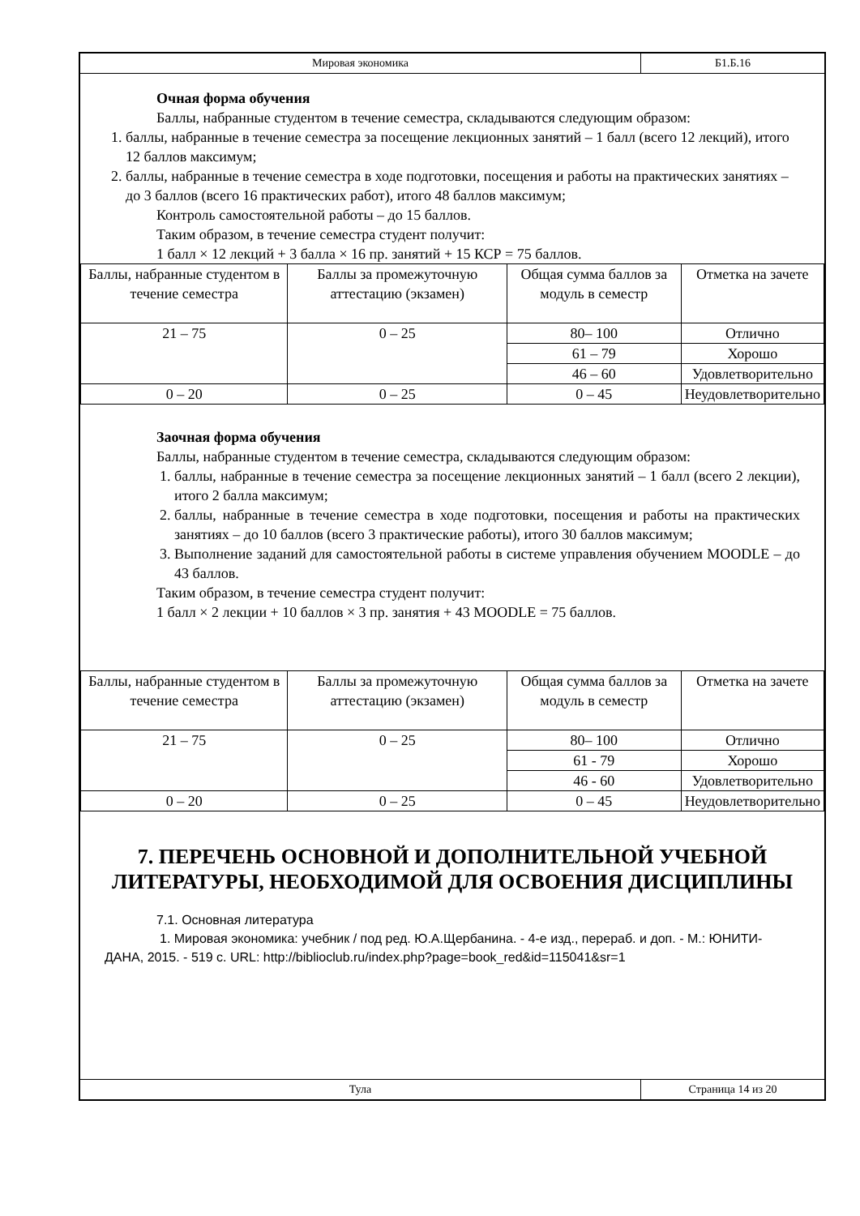Мировая экономика
Б1.Б.16
Очная форма обучения
Баллы, набранные студентом в течение семестра, складываются следующим образом:
1. баллы, набранные в течение семестра за посещение лекционных занятий – 1 балл (всего 12 лекций), итого 12 баллов максимум;
2. баллы, набранные в течение семестра в ходе подготовки, посещения и работы на практических занятиях – до 3 баллов (всего 16 практических работ), итого 48 баллов максимум;
Контроль самостоятельной работы – до 15 баллов.
Таким образом, в течение семестра студент получит:
1 балл × 12 лекций + 3 балла × 16 пр. занятий + 15 КСР = 75 баллов.
| Баллы, набранные студентом в течение семестра | Баллы за промежуточную аттестацию (экзамен) | Общая сумма баллов за модуль в семестр | Отметка на зачете |
| --- | --- | --- | --- |
| 21 – 75 | 0 – 25 | 80– 100 | Отлично |
| | | 61 – 79 | Хорошо |
| | | 46 – 60 | Удовлетворительно |
| 0 – 20 | 0 – 25 | 0 – 45 | Неудовлетворительно |
Заочная форма обучения
Баллы, набранные студентом в течение семестра, складываются следующим образом:
1. баллы, набранные в течение семестра за посещение лекционных занятий – 1 балл (всего 2 лекции), итого 2 балла максимум;
2. баллы, набранные в течение семестра в ходе подготовки, посещения и работы на практических занятиях – до 10 баллов (всего 3 практические работы), итого 30 баллов максимум;
3. Выполнение заданий для самостоятельной работы в системе управления обучением MOODLE – до 43 баллов.
Таким образом, в течение семестра студент получит:
1 балл × 2 лекции + 10 баллов × 3 пр. занятия + 43 MOODLE = 75 баллов.
| Баллы, набранные студентом в течение семестра | Баллы за промежуточную аттестацию (экзамен) | Общая сумма баллов за модуль в семестр | Отметка на зачете |
| --- | --- | --- | --- |
| 21 – 75 | 0 – 25 | 80– 100 | Отлично |
| | | 61 - 79 | Хорошо |
| | | 46 - 60 | Удовлетворительно |
| 0 – 20 | 0 – 25 | 0 – 45 | Неудовлетворительно |
7. ПЕРЕЧЕНЬ ОСНОВНОЙ И ДОПОЛНИТЕЛЬНОЙ УЧЕБНОЙ ЛИТЕРАТУРЫ, НЕОБХОДИМОЙ ДЛЯ ОСВОЕНИЯ ДИСЦИПЛИНЫ
7.1. Основная литература
1. Мировая экономика: учебник / под ред. Ю.А.Щербанина. - 4-е изд., перераб. и доп. - М.: ЮНИТИ-ДАНА, 2015. - 519 с. URL: http://biblioclub.ru/index.php?page=book_red&id=115041&sr=1
Тула
Страница 14 из 20